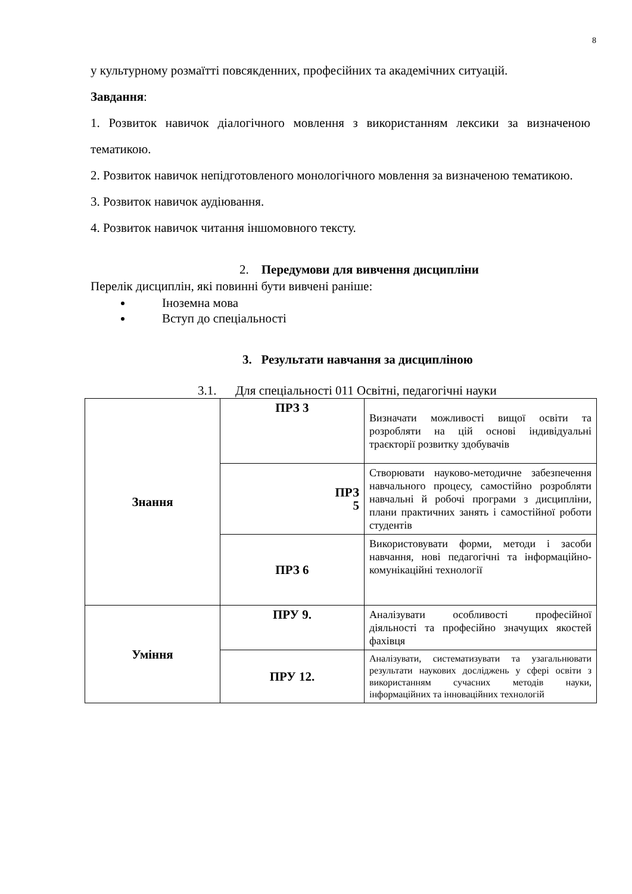8
у культурному розмаїтті повсякденних, професійних та академічних ситуацій.
Завдання:
1. Розвиток навичок діалогічного мовлення з використанням лексики за визначеною тематикою.
2. Розвиток навичок непідготовленого монологічного мовлення за визначеною тематикою.
3. Розвиток навичок аудіювання.
4. Розвиток навичок читання іншомовного тексту.
2. Передумови для вивчення дисципліни
Перелік дисциплін, які повинні бути вивчені раніше:
Іноземна мова
Вступ до спеціальності
3. Результати навчання за дисципліною
3.1. Для спеціальності 011 Освітні, педагогічні науки
| Знання | ПРЗ 3 | Визначати можливості вищої освіти та розробляти на цій основі індивідуальні траєкторії розвитку здобувачів |
| | ПРЗ 5 | Створювати науково-методичне забезпечення навчального процесу, самостійно розробляти навчальні й робочі програми з дисципліни, плани практичних занять і самостійної роботи студентів |
| | ПРЗ 6 | Використовувати форми, методи і засоби навчання, нові педагогічні та інформаційно-комунікаційні технології |
| Уміння | ПРУ 9. | Аналізувати особливості професійної діяльності та професійно значущих якостей фахівця |
| | ПРУ 12. | Аналізувати, систематизувати та узагальнювати результати наукових досліджень у сфері освіти з використанням сучасних методів науки, інформаційних та інноваційних технологій |